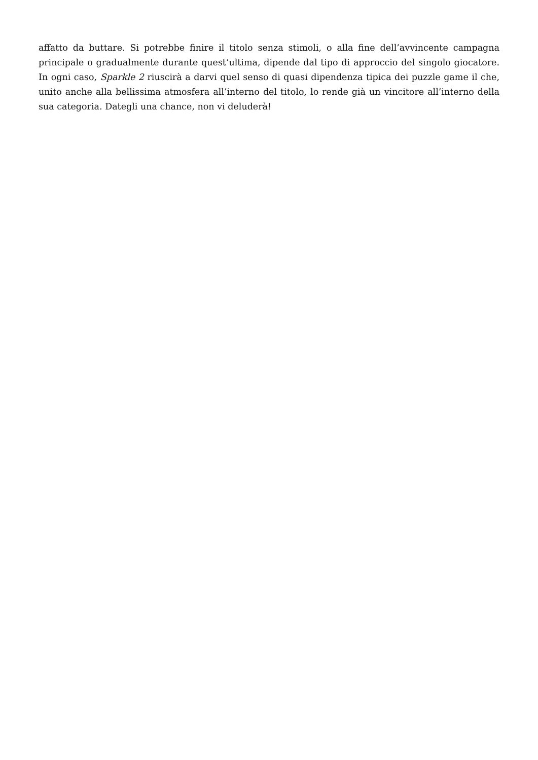affatto da buttare. Si potrebbe finire il titolo senza stimoli, o alla fine dell’avvincente campagna principale o gradualmente durante quest’ultima, dipende dal tipo di approccio del singolo giocatore. In ogni caso, Sparkle 2 riuscirà a darvi quel senso di quasi dipendenza tipica dei puzzle game il che, unito anche alla bellissima atmosfera all’interno del titolo, lo rende già un vincitore all’interno della sua categoria. Dategli una chance, non vi deluderà!